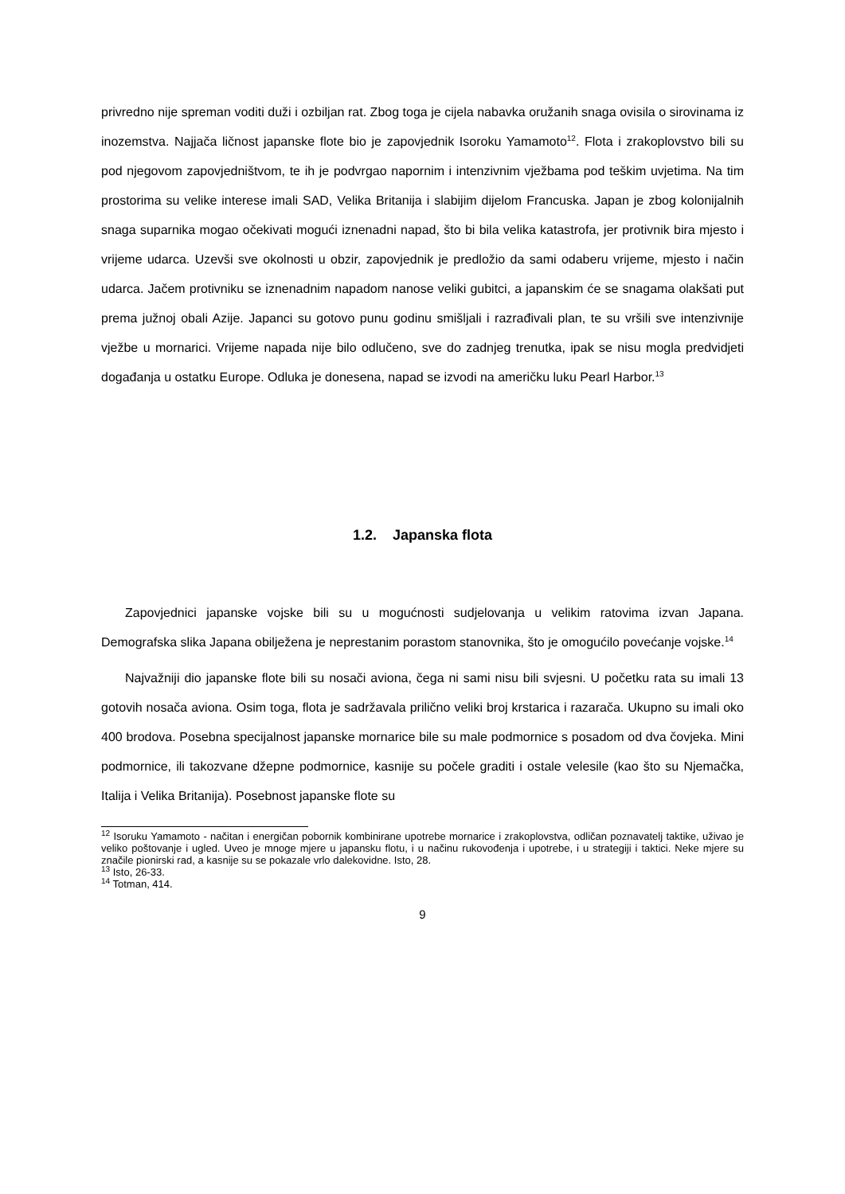privredno nije spreman voditi duži i ozbiljan rat. Zbog toga je cijela nabavka oružanih snaga ovisila o sirovinama iz inozemstva. Najjača ličnost japanske flote bio je zapovjednik Isoroku Yamamoto<sup>12</sup>. Flota i zrakoplovstvo bili su pod njegovom zapovjedništvom, te ih je podvrgao napornim i intenzivnim vježbama pod teškim uvjetima. Na tim prostorima su velike interese imali SAD, Velika Britanija i slabijim dijelom Francuska. Japan je zbog kolonijalnih snaga suparnika mogao očekivati mogući iznenadni napad, što bi bila velika katastrofa, jer protivnik bira mjesto i vrijeme udarca. Uzevši sve okolnosti u obzir, zapovjednik je predložio da sami odaberu vrijeme, mjesto i način udarca. Jačem protivniku se iznenadnim napadom nanose veliki gubitci, a japanskim će se snagama olakšati put prema južnoj obali Azije. Japanci su gotovo punu godinu smišljali i razrađivali plan, te su vršili sve intenzivnije vježbe u mornarici. Vrijeme napada nije bilo odlučeno, sve do zadnjeg trenutka, ipak se nisu mogla predvidjeti događanja u ostatku Europe. Odluka je donesena, napad se izvodi na američku luku Pearl Harbor.<sup>13</sup>
1.2. Japanska flota
Zapovjednici japanske vojske bili su u mogućnosti sudjelovanja u velikim ratovima izvan Japana. Demografska slika Japana obilježena je neprestanim porastom stanovnika, što je omogućilo povećanje vojske.<sup>14</sup>
Najvažniji dio japanske flote bili su nosači aviona, čega ni sami nisu bili svjesni. U početku rata su imali 13 gotovih nosača aviona. Osim toga, flota je sadržavala prilično veliki broj krstarica i razarača. Ukupno su imali oko 400 brodova. Posebna specijalnost japanske mornarice bile su male podmornice s posadom od dva čovjeka. Mini podmornice, ili takozvane džepne podmornice, kasnije su počele graditi i ostale velesile (kao što su Njemačka, Italija i Velika Britanija). Posebnost japanske flote su
<sup>12</sup> Isoruku Yamamoto - načitan i energičan pobornik kombinirane upotrebe mornarice i zrakoplovstva, odličan poznavatelj taktike, uživao je veliko poštovanje i ugled. Uveo je mnoge mjere u japansku flotu, i u načinu rukovođenja i upotrebe, i u strategiji i taktici. Neke mjere su značile pionirski rad, a kasnije su se pokazale vrlo dalekovidne. Isto, 28.
<sup>13</sup> Isto, 26-33.
<sup>14</sup> Totman, 414.
9